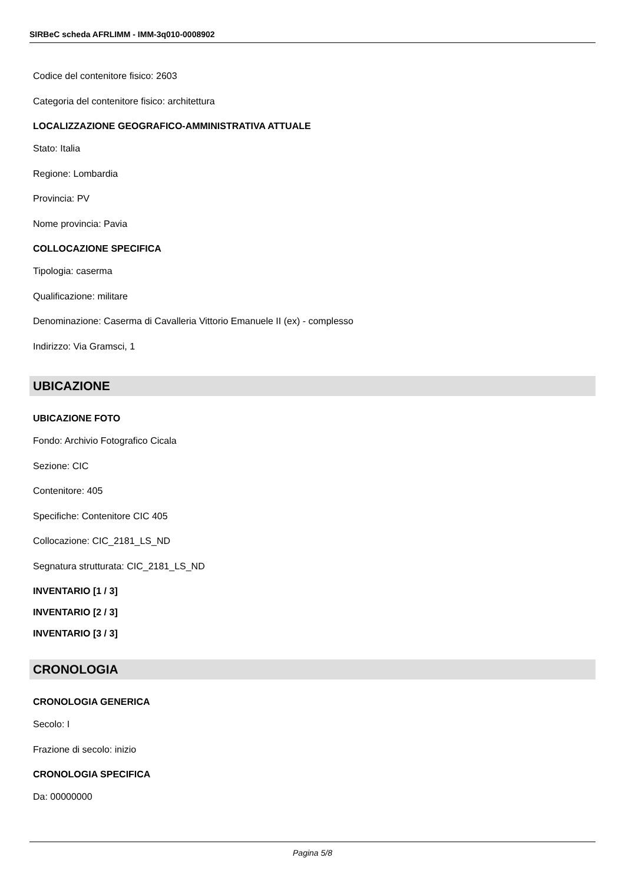SIRBeC scheda AFRLIMM - IMM-3q010-0008902
Codice del contenitore fisico: 2603
Categoria del contenitore fisico: architettura
LOCALIZZAZIONE GEOGRAFICO-AMMINISTRATIVA ATTUALE
Stato: Italia
Regione: Lombardia
Provincia: PV
Nome provincia: Pavia
COLLOCAZIONE SPECIFICA
Tipologia: caserma
Qualificazione: militare
Denominazione: Caserma di Cavalleria Vittorio Emanuele II (ex) - complesso
Indirizzo: Via Gramsci, 1
UBICAZIONE
UBICAZIONE FOTO
Fondo: Archivio Fotografico Cicala
Sezione: CIC
Contenitore: 405
Specifiche: Contenitore CIC 405
Collocazione: CIC_2181_LS_ND
Segnatura strutturata: CIC_2181_LS_ND
INVENTARIO [1 / 3]
INVENTARIO [2 / 3]
INVENTARIO [3 / 3]
CRONOLOGIA
CRONOLOGIA GENERICA
Secolo: I
Frazione di secolo: inizio
CRONOLOGIA SPECIFICA
Da: 00000000
Pagina 5/8